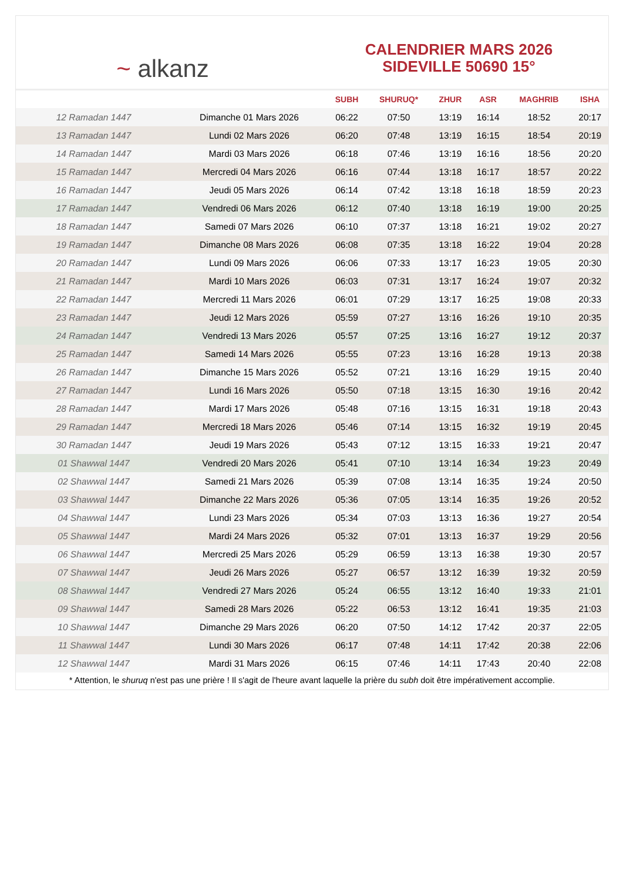~ alkanz
CALENDRIER MARS 2026
SIDEVILLE 50690 15°
| | | SUBH | SHURUQ* | ZHUR | ASR | MAGHRIB | ISHA |
| --- | --- | --- | --- | --- | --- | --- | --- |
| 12 Ramadan 1447 | Dimanche 01 Mars 2026 | 06:22 | 07:50 | 13:19 | 16:14 | 18:52 | 20:17 |
| 13 Ramadan 1447 | Lundi 02 Mars 2026 | 06:20 | 07:48 | 13:19 | 16:15 | 18:54 | 20:19 |
| 14 Ramadan 1447 | Mardi 03 Mars 2026 | 06:18 | 07:46 | 13:19 | 16:16 | 18:56 | 20:20 |
| 15 Ramadan 1447 | Mercredi 04 Mars 2026 | 06:16 | 07:44 | 13:18 | 16:17 | 18:57 | 20:22 |
| 16 Ramadan 1447 | Jeudi 05 Mars 2026 | 06:14 | 07:42 | 13:18 | 16:18 | 18:59 | 20:23 |
| 17 Ramadan 1447 | Vendredi 06 Mars 2026 | 06:12 | 07:40 | 13:18 | 16:19 | 19:00 | 20:25 |
| 18 Ramadan 1447 | Samedi 07 Mars 2026 | 06:10 | 07:37 | 13:18 | 16:21 | 19:02 | 20:27 |
| 19 Ramadan 1447 | Dimanche 08 Mars 2026 | 06:08 | 07:35 | 13:18 | 16:22 | 19:04 | 20:28 |
| 20 Ramadan 1447 | Lundi 09 Mars 2026 | 06:06 | 07:33 | 13:17 | 16:23 | 19:05 | 20:30 |
| 21 Ramadan 1447 | Mardi 10 Mars 2026 | 06:03 | 07:31 | 13:17 | 16:24 | 19:07 | 20:32 |
| 22 Ramadan 1447 | Mercredi 11 Mars 2026 | 06:01 | 07:29 | 13:17 | 16:25 | 19:08 | 20:33 |
| 23 Ramadan 1447 | Jeudi 12 Mars 2026 | 05:59 | 07:27 | 13:16 | 16:26 | 19:10 | 20:35 |
| 24 Ramadan 1447 | Vendredi 13 Mars 2026 | 05:57 | 07:25 | 13:16 | 16:27 | 19:12 | 20:37 |
| 25 Ramadan 1447 | Samedi 14 Mars 2026 | 05:55 | 07:23 | 13:16 | 16:28 | 19:13 | 20:38 |
| 26 Ramadan 1447 | Dimanche 15 Mars 2026 | 05:52 | 07:21 | 13:16 | 16:29 | 19:15 | 20:40 |
| 27 Ramadan 1447 | Lundi 16 Mars 2026 | 05:50 | 07:18 | 13:15 | 16:30 | 19:16 | 20:42 |
| 28 Ramadan 1447 | Mardi 17 Mars 2026 | 05:48 | 07:16 | 13:15 | 16:31 | 19:18 | 20:43 |
| 29 Ramadan 1447 | Mercredi 18 Mars 2026 | 05:46 | 07:14 | 13:15 | 16:32 | 19:19 | 20:45 |
| 30 Ramadan 1447 | Jeudi 19 Mars 2026 | 05:43 | 07:12 | 13:15 | 16:33 | 19:21 | 20:47 |
| 01 Shawwal 1447 | Vendredi 20 Mars 2026 | 05:41 | 07:10 | 13:14 | 16:34 | 19:23 | 20:49 |
| 02 Shawwal 1447 | Samedi 21 Mars 2026 | 05:39 | 07:08 | 13:14 | 16:35 | 19:24 | 20:50 |
| 03 Shawwal 1447 | Dimanche 22 Mars 2026 | 05:36 | 07:05 | 13:14 | 16:35 | 19:26 | 20:52 |
| 04 Shawwal 1447 | Lundi 23 Mars 2026 | 05:34 | 07:03 | 13:13 | 16:36 | 19:27 | 20:54 |
| 05 Shawwal 1447 | Mardi 24 Mars 2026 | 05:32 | 07:01 | 13:13 | 16:37 | 19:29 | 20:56 |
| 06 Shawwal 1447 | Mercredi 25 Mars 2026 | 05:29 | 06:59 | 13:13 | 16:38 | 19:30 | 20:57 |
| 07 Shawwal 1447 | Jeudi 26 Mars 2026 | 05:27 | 06:57 | 13:12 | 16:39 | 19:32 | 20:59 |
| 08 Shawwal 1447 | Vendredi 27 Mars 2026 | 05:24 | 06:55 | 13:12 | 16:40 | 19:33 | 21:01 |
| 09 Shawwal 1447 | Samedi 28 Mars 2026 | 05:22 | 06:53 | 13:12 | 16:41 | 19:35 | 21:03 |
| 10 Shawwal 1447 | Dimanche 29 Mars 2026 | 06:20 | 07:50 | 14:12 | 17:42 | 20:37 | 22:05 |
| 11 Shawwal 1447 | Lundi 30 Mars 2026 | 06:17 | 07:48 | 14:11 | 17:42 | 20:38 | 22:06 |
| 12 Shawwal 1447 | Mardi 31 Mars 2026 | 06:15 | 07:46 | 14:11 | 17:43 | 20:40 | 22:08 |
* Attention, le shuruq n'est pas une prière ! Il s'agit de l'heure avant laquelle la prière du subh doit être impérativement accomplie.